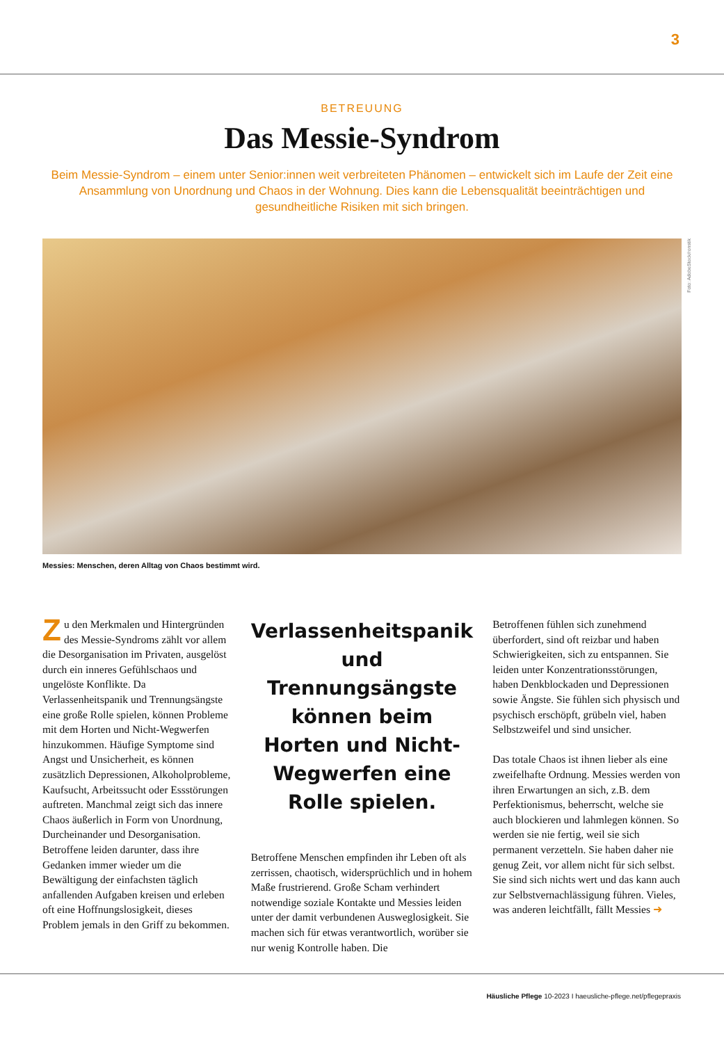3
BETREUUNG
Das Messie-Syndrom
Beim Messie-Syndrom – einem unter Senior:innen weit verbreiteten Phänomen – entwickelt sich im Laufe der Zeit eine Ansammlung von Unordnung und Chaos in der Wohnung. Dies kann die Lebensqualität beeinträchtigen und gesundheitliche Risiken mit sich bringen.
Foto: AdobeStock/ronstik
Messies: Menschen, deren Alltag von Chaos bestimmt wird.
Zu den Merkmalen und Hintergründen des Messie-Syndroms zählt vor allem die Desorganisation im Privaten, ausgelöst durch ein inneres Gefühlschaos und ungelöste Konflikte. Da Verlassenheitspanik und Trennungsängste eine große Rolle spielen, können Probleme mit dem Horten und Nicht-Wegwerfen hinzukommen. Häufige Symptome sind Angst und Unsicherheit, es können zusätzlich Depressionen, Alkoholprobleme, Kaufsucht, Arbeitssucht oder Essstörungen auftreten. Manchmal zeigt sich das innere Chaos äußerlich in Form von Unordnung, Durcheinander und Desorganisation. Betroffene leiden darunter, dass ihre Gedanken immer wieder um die Bewältigung der einfachsten täglich anfallenden Aufgaben kreisen und erleben oft eine Hoffnungslosigkeit, dieses Problem jemals in den Griff zu bekommen.
Verlassenheitspanik und Trennungsängste können beim Horten und Nicht-Wegwerfen eine Rolle spielen.
Betroffene Menschen empfinden ihr Leben oft als zerrissen, chaotisch, widersprüchlich und in hohem Maße frustrierend. Große Scham verhindert notwendige soziale Kontakte und Messies leiden unter der damit verbundenen Ausweglosigkeit. Sie machen sich für etwas verantwortlich, worüber sie nur wenig Kontrolle haben. Die
Betroffenen fühlen sich zunehmend überfordert, sind oft reizbar und haben Schwierigkeiten, sich zu entspannen. Sie leiden unter Konzentrationsstörungen, haben Denkblockaden und Depressionen sowie Ängste. Sie fühlen sich physisch und psychisch erschöpft, grübeln viel, haben Selbstzweifel und sind unsicher.
Das totale Chaos ist ihnen lieber als eine zweifelhafte Ordnung. Messies werden von ihren Erwartungen an sich, z.B. dem Perfektionismus, beherrscht, welche sie auch blockieren und lahmlegen können. So werden sie nie fertig, weil sie sich permanent verzetteln. Sie haben daher nie genug Zeit, vor allem nicht für sich selbst. Sie sind sich nichts wert und das kann auch zur Selbstvernachlässigung führen. Vieles, was anderen leichtfällt, fällt Messies ➜
Häusliche Pflege 10-2023 I haeusliche-pflege.net/pflegepraxis